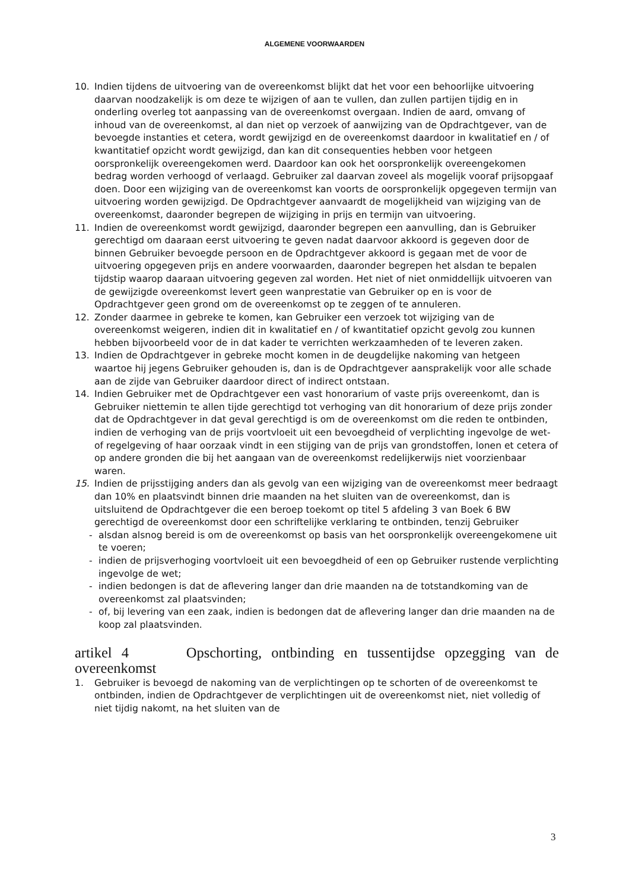ALGEMENE VOORWAARDEN
10. Indien tijdens de uitvoering van de overeenkomst blijkt dat het voor een behoorlijke uitvoering daarvan noodzakelijk is om deze te wijzigen of aan te vullen, dan zullen partijen tijdig en in onderling overleg tot aanpassing van de overeenkomst overgaan. Indien de aard, omvang of inhoud van de overeenkomst, al dan niet op verzoek of aanwijzing van de Opdrachtgever, van de bevoegde instanties et cetera, wordt gewijzigd en de overeenkomst daardoor in kwalitatief en / of kwantitatief opzicht wordt gewijzigd, dan kan dit consequenties hebben voor hetgeen oorspronkelijk overeengekomen werd. Daardoor kan ook het oorspronkelijk overeengekomen bedrag worden verhoogd of verlaagd. Gebruiker zal daarvan zoveel als mogelijk vooraf prijsopgaaf doen. Door een wijziging van de overeenkomst kan voorts de oorspronkelijk opgegeven termijn van uitvoering worden gewijzigd. De Opdrachtgever aanvaardt de mogelijkheid van wijziging van de overeenkomst, daaronder begrepen de wijziging in prijs en termijn van uitvoering.
11. Indien de overeenkomst wordt gewijzigd, daaronder begrepen een aanvulling, dan is Gebruiker gerechtigd om daaraan eerst uitvoering te geven nadat daarvoor akkoord is gegeven door de binnen Gebruiker bevoegde persoon en de Opdrachtgever akkoord is gegaan met de voor de uitvoering opgegeven prijs en andere voorwaarden, daaronder begrepen het alsdan te bepalen tijdstip waarop daaraan uitvoering gegeven zal worden. Het niet of niet onmiddellijk uitvoeren van de gewijzigde overeenkomst levert geen wanprestatie van Gebruiker op en is voor de Opdrachtgever geen grond om de overeenkomst op te zeggen of te annuleren.
12. Zonder daarmee in gebreke te komen, kan Gebruiker een verzoek tot wijziging van de overeenkomst weigeren, indien dit in kwalitatief en / of kwantitatief opzicht gevolg zou kunnen hebben bijvoorbeeld voor de in dat kader te verrichten werkzaamheden of te leveren zaken.
13. Indien de Opdrachtgever in gebreke mocht komen in de deugdelijke nakoming van hetgeen waartoe hij jegens Gebruiker gehouden is, dan is de Opdrachtgever aansprakelijk voor alle schade aan de zijde van Gebruiker daardoor direct of indirect ontstaan.
14. Indien Gebruiker met de Opdrachtgever een vast honorarium of vaste prijs overeenkomt, dan is Gebruiker niettemin te allen tijde gerechtigd tot verhoging van dit honorarium of deze prijs zonder dat de Opdrachtgever in dat geval gerechtigd is om de overeenkomst om die reden te ontbinden, indien de verhoging van de prijs voortvloeit uit een bevoegdheid of verplichting ingevolge de wet- of regelgeving of haar oorzaak vindt in een stijging van de prijs van grondstoffen, lonen et cetera of op andere gronden die bij het aangaan van de overeenkomst redelijkerwijs niet voorzienbaar waren.
15. Indien de prijsstijging anders dan als gevolg van een wijziging van de overeenkomst meer bedraagt dan 10% en plaatsvindt binnen drie maanden na het sluiten van de overeenkomst, dan is uitsluitend de Opdrachtgever die een beroep toekomt op titel 5 afdeling 3 van Boek 6 BW gerechtigd de overeenkomst door een schriftelijke verklaring te ontbinden, tenzij Gebruiker
- alsdan alsnog bereid is om de overeenkomst op basis van het oorspronkelijk overeengekomene uit te voeren;
- indien de prijsverhoging voortvloeit uit een bevoegdheid of een op Gebruiker rustende verplichting ingevolge de wet;
- indien bedongen is dat de aflevering langer dan drie maanden na de totstandkoming van de overeenkomst zal plaatsvinden;
- of, bij levering van een zaak, indien is bedongen dat de aflevering langer dan drie maanden na de koop zal plaatsvinden.
artikel 4 Opschorting, ontbinding en tussentijdse opzegging van de
overeenkomst
1. Gebruiker is bevoegd de nakoming van de verplichtingen op te schorten of de overeenkomst te ontbinden, indien de Opdrachtgever de verplichtingen uit de overeenkomst niet, niet volledig of niet tijdig nakomt, na het sluiten van de
3